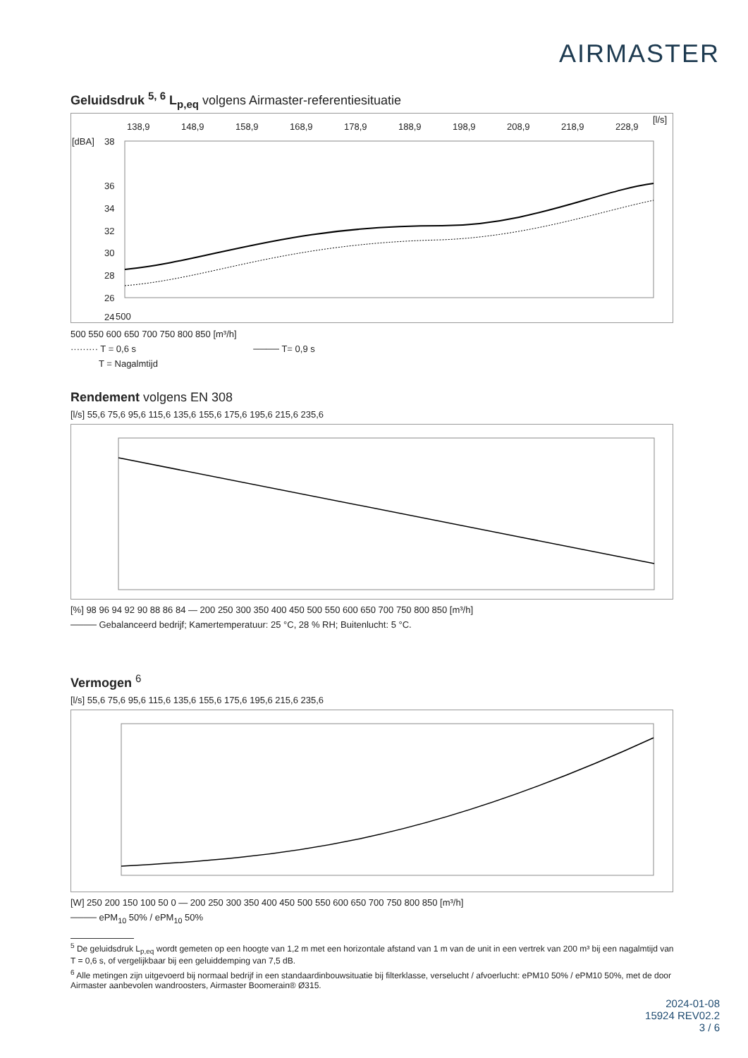AIRMASTER
Geluidsdruk <sup>5, 6</sup> L<sub>p,eq</sub> volgens Airmaster-referentiesituatie
138,9
148,9
158,9
168,9
178,9
188,9
198,9
208,9
218,9
228,9
[l/s]
[dBA]
38
36
34
32
30
28
26
24
500
500 550 600 650 700 750 800 850 [m³/h]
········· T = 0,6 s ──── T= 0,9 s
T = Nagalmtijd
Rendement volgens EN 308
[l/s] 55,6 75,6 95,6 115,6 135,6 155,6 175,6 195,6 215,6 235,6
[%] 98 96 94 92 90 88 86 84 — 200 250 300 350 400 450 500 550 600 650 700 750 800 850 [m³/h]
──── Gebalanceerd bedrijf; Kamertemperatuur: 25 °C, 28 % RH; Buitenlucht: 5 °C.
Vermogen <sup>6</sup>
[l/s] 55,6 75,6 95,6 115,6 135,6 155,6 175,6 195,6 215,6 235,6
[W] 250 200 150 100 50 0 — 200 250 300 350 400 450 500 550 600 650 700 750 800 850 [m³/h]
──── ePM<sub>10</sub> 50% / ePM<sub>10</sub> 50%
<sup>5</sup> De geluidsdruk L<sub>p,eq</sub> wordt gemeten op een hoogte van 1,2 m met een horizontale afstand van 1 m van de unit in een vertrek van 200 m³ bij een nagalmtijd van T = 0,6 s, of vergelijkbaar bij een geluiddemping van 7,5 dB.
<sup>6</sup> Alle metingen zijn uitgevoerd bij normaal bedrijf in een standaardinbouwsituatie bij filterklasse, verselucht / afvoerlucht: ePM10 50% / ePM10 50%, met de door Airmaster aanbevolen wandroosters, Airmaster Boomerain® Ø315.
2024-01-08
15924 REV02.2
3 / 6